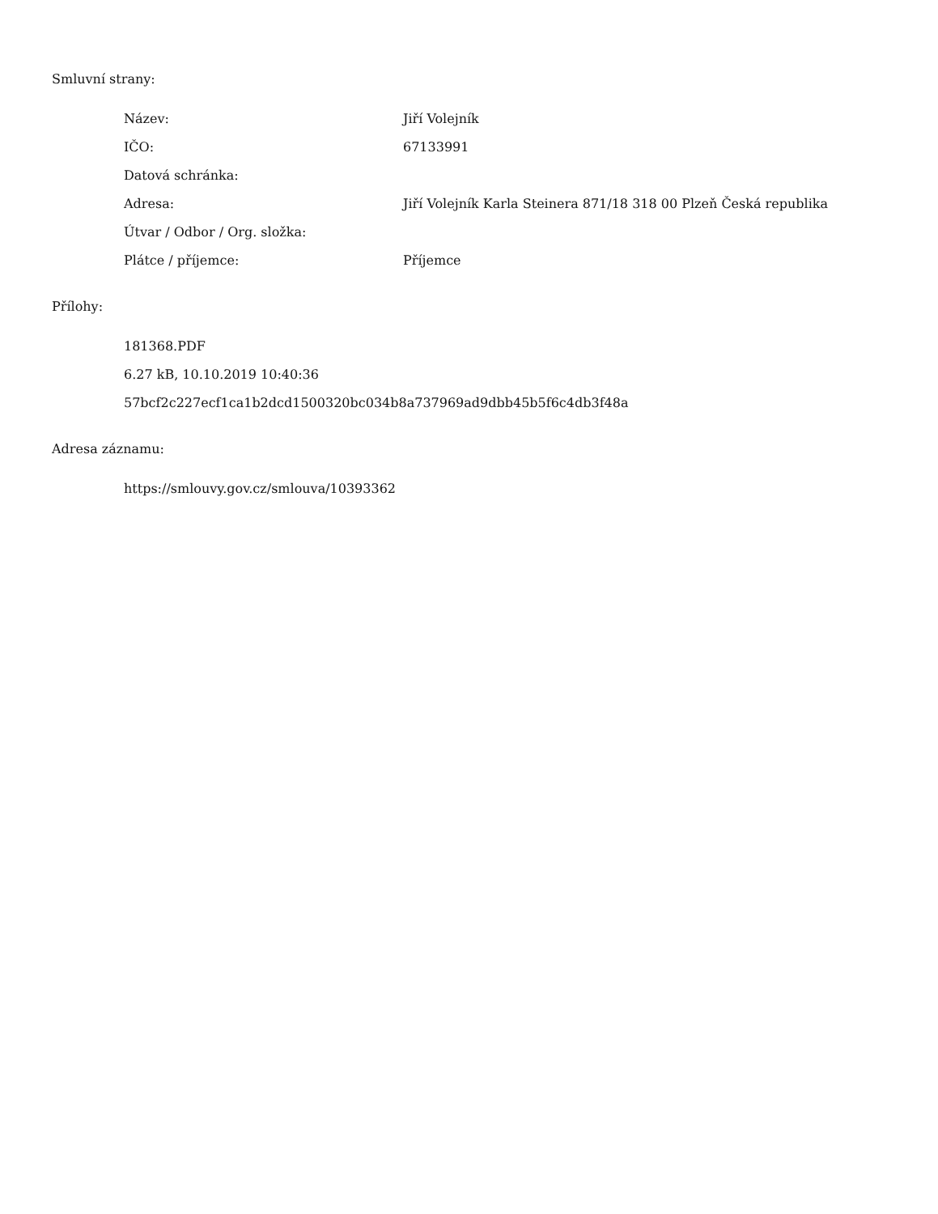Smluvní strany:
| Název: | Jiří Volejník |
| IČO: | 67133991 |
| Datová schránka: | |
| Adresa: | Jiří Volejník Karla Steinera 871/18 318 00 Plzeň Česká republika |
| Útvar / Odbor / Org. složka: | |
| Plátce / příjemce: | Příjemce |
Přílohy:
181368.PDF
6.27 kB, 10.10.2019 10:40:36
57bcf2c227ecf1ca1b2dcd1500320bc034b8a737969ad9dbb45b5f6c4db3f48a
Adresa záznamu:
https://smlouvy.gov.cz/smlouva/10393362